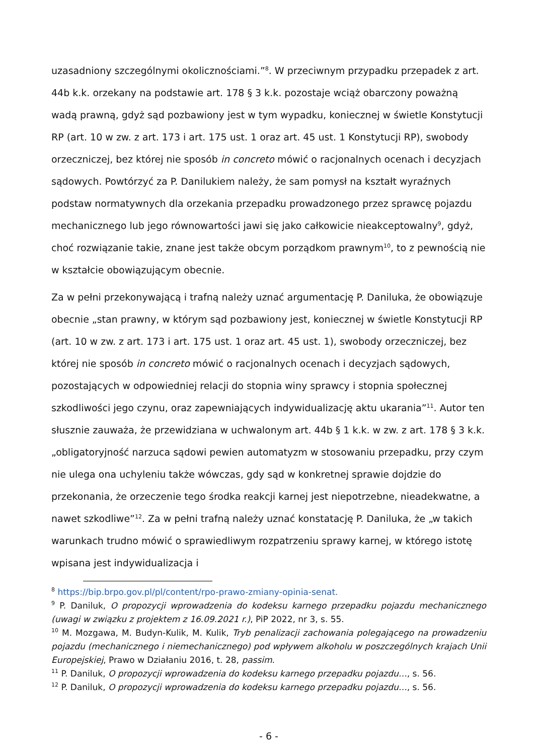uzasadniony szczególnymi okolicznościami.”<sup>8</sup>. W przeciwnym przypadku przepadek z art. 44b k.k. orzekany na podstawie art. 178 § 3 k.k. pozostaje wciąż obarczony poważną wadą prawną, gdyż sąd pozbawiony jest w tym wypadku, koniecznej w świetle Konstytucji RP (art. 10 w zw. z art. 173 i art. 175 ust. 1 oraz art. 45 ust. 1 Konstytucji RP), swobody orzeczniczej, bez której nie sposób in concreto mówić o racjonalnych ocenach i decyzjach sądowych. Powtórzyć za P. Danilukiem należy, że sam pomysł na kształt wyraźnych podstaw normatywnych dla orzekania przepadku prowadzonego przez sprawcę pojazdu mechanicznego lub jego równowartości jawi się jako całkowicie nieakceptowalny<sup>9</sup>, gdyż, choć rozwiązanie takie, znane jest także obcym porządkom prawnym<sup>10</sup>, to z pewnością nie w kształcie obowiązującym obecnie.
Za w pełni przekonywającą i trafną należy uznać argumentację P. Daniluka, że obowiązuje obecnie „stan prawny, w którym sąd pozbawiony jest, koniecznej w świetle Konstytucji RP (art. 10 w zw. z art. 173 i art. 175 ust. 1 oraz art. 45 ust. 1), swobody orzeczniczej, bez której nie sposób in concreto mówić o racjonalnych ocenach i decyzjach sądowych, pozostających w odpowiedniej relacji do stopnia winy sprawcy i stopnia społecznej szkodliwości jego czynu, oraz zapewniających indywidualizację aktu ukarania”<sup>11</sup>. Autor ten słusznie zauważa, że przewidziana w uchwalonym art. 44b § 1 k.k. w zw. z art. 178 § 3 k.k. „obligatoryjność narzuca sądowi pewien automatyzm w stosowaniu przepadku, przy czym nie ulega ona uchyleniu także wówczas, gdy sąd w konkretnej sprawie dojdzie do przekonania, że orzeczenie tego środka reakcji karnej jest niepotrzebne, nieadekwatne, a nawet szkodliwe”<sup>12</sup>. Za w pełni trafną należy uznać konstatację P. Daniluka, że „w takich warunkach trudno mówić o sprawiedliwym rozpatrzeniu sprawy karnej, w którego istotę wpisana jest indywidualizacja i
<sup>8</sup> https://bip.brpo.gov.pl/pl/content/rpo-prawo-zmiany-opinia-senat.
<sup>9</sup> P. Daniluk, O propozycji wprowadzenia do kodeksu karnego przepadku pojazdu mechanicznego (uwagi w związku z projektem z 16.09.2021 r.), PiP 2022, nr 3, s. 55.
<sup>10</sup> M. Mozgawa, M. Budyn-Kulik, M. Kulik, Tryb penalizacji zachowania polegającego na prowadzeniu pojazdu (mechanicznego i niemechanicznego) pod wpływem alkoholu w poszczególnych krajach Unii Europejskiej, Prawo w Działaniu 2016, t. 28, passim.
<sup>11</sup> P. Daniluk, O propozycji wprowadzenia do kodeksu karnego przepadku pojazdu…, s. 56.
<sup>12</sup> P. Daniluk, O propozycji wprowadzenia do kodeksu karnego przepadku pojazdu…, s. 56.
- 6 -